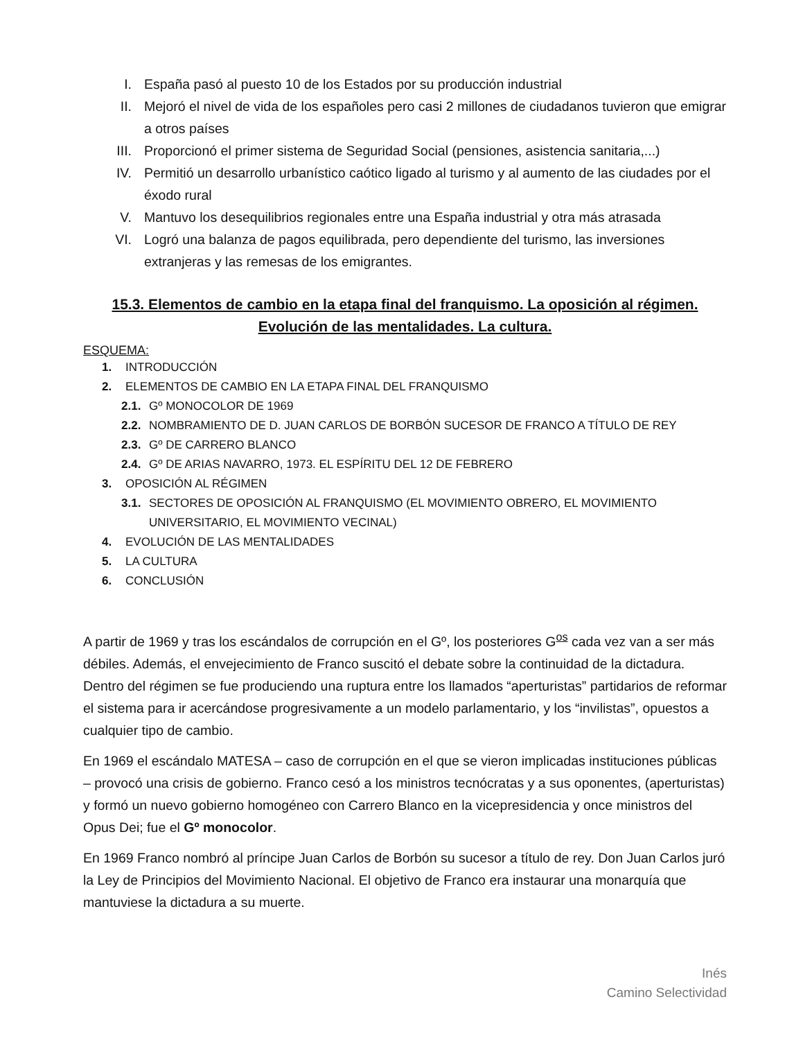I. España pasó al puesto 10 de los Estados por su producción industrial
II. Mejoró el nivel de vida de los españoles pero casi 2 millones de ciudadanos tuvieron que emigrar a otros países
III. Proporcionó el primer sistema de Seguridad Social (pensiones, asistencia sanitaria,...)
IV. Permitió un desarrollo urbanístico caótico ligado al turismo y al aumento de las ciudades por el éxodo rural
V. Mantuvo los desequilibrios regionales entre una España industrial y otra más atrasada
VI. Logró una balanza de pagos equilibrada, pero dependiente del turismo, las inversiones extranjeras y las remesas de los emigrantes.
15.3. Elementos de cambio en la etapa final del franquismo. La oposición al régimen.
Evolución de las mentalidades. La cultura.
ESQUEMA:
1. INTRODUCCIÓN
2. ELEMENTOS DE CAMBIO EN LA ETAPA FINAL DEL FRANQUISMO
2.1. Gº MONOCOLOR DE 1969
2.2. NOMBRAMIENTO DE D. JUAN CARLOS DE BORBÓN SUCESOR DE FRANCO A TÍTULO DE REY
2.3. Gº DE CARRERO BLANCO
2.4. Gº DE ARIAS NAVARRO, 1973. EL ESPÍRITU DEL 12 DE FEBRERO
3. OPOSICIÓN AL RÉGIMEN
3.1. SECTORES DE OPOSICIÓN AL FRANQUISMO (EL MOVIMIENTO OBRERO, EL MOVIMIENTO UNIVERSITARIO, EL MOVIMIENTO VECINAL)
4. EVOLUCIÓN DE LAS MENTALIDADES
5. LA CULTURA
6. CONCLUSIÓN
A partir de 1969 y tras los escándalos de corrupción en el Gº, los posteriores G<sup>os</sup> cada vez van a ser más débiles. Además, el envejecimiento de Franco suscitó el debate sobre la continuidad de la dictadura. Dentro del régimen se fue produciendo una ruptura entre los llamados “aperturistas” partidarios de reformar el sistema para ir acercándose progresivamente a un modelo parlamentario, y los “invilistas”, opuestos a cualquier tipo de cambio.
En 1969 el escándalo MATESA – caso de corrupción en el que se vieron implicadas instituciones públicas – provocó una crisis de gobierno. Franco cesó a los ministros tecnócratas y a sus oponentes, (aperturistas) y formó un nuevo gobierno homogéneo con Carrero Blanco en la vicepresidencia y once ministros del Opus Dei; fue el Gº monocolor.
En 1969 Franco nombró al príncipe Juan Carlos de Borbón su sucesor a título de rey. Don Juan Carlos juró la Ley de Principios del Movimiento Nacional. El objetivo de Franco era instaurar una monarquía que mantuviese la dictadura a su muerte.
Inés
Camino Selectividad